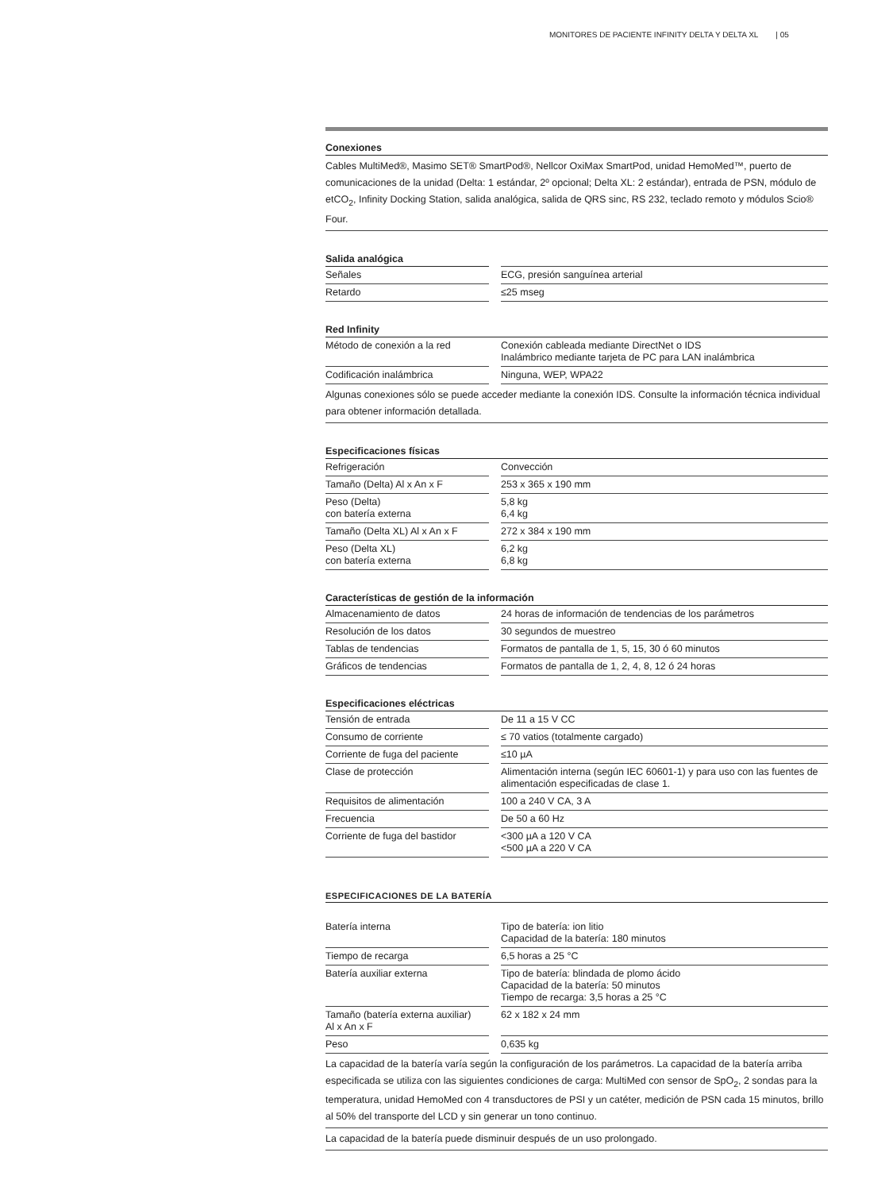MONITORES DE PACIENTE INFINITY DELTA Y DELTA XL | 05
| Conexiones |
| --- |
| Cables MultiMed®, Masimo SET® SmartPod®, Nellcor OxiMax SmartPod, unidad HemoMed™, puerto de comunicaciones de la unidad (Delta: 1 estándar, 2º opcional; Delta XL: 2 estándar), entrada de PSN, módulo de etCO<sub>2</sub>, Infinity Docking Station, salida analógica, salida de QRS sinc, RS 232, teclado remoto y módulos Scio® Four. |
| Salida analógica | | |
| Señales | | ECG, presión sanguínea arterial |
| Retardo | | ≤25 mseg |
| Red Infinity | | |
| --- | --- | --- |
| Método de conexión a la red | | Conexión cableada mediante DirectNet o IDS Inalámbrico mediante tarjeta de PC para LAN inalámbrica |
| Codificación inalámbrica | | Ninguna, WEP, WPA22 |
| Algunas conexiones sólo se puede acceder mediante la conexión IDS. Consulte la información técnica individual para obtener información detallada. | | |
| Especificaciones físicas | | |
| --- | --- | --- |
| Refrigeración | | Convección |
| Tamaño (Delta) Al x An x F | | 253 x 365 x 190 mm |
| Peso (Delta) con batería externa | | 5,8 kg 6,4 kg |
| Tamaño (Delta XL) Al x An x F | | 272 x 384 x 190 mm |
| Peso (Delta XL) con batería externa | | 6,2 kg 6,8 kg |
| Características de gestión de la información | | |
| --- | --- | --- |
| Almacenamiento de datos | | 24 horas de información de tendencias de los parámetros |
| Resolución de los datos | | 30 segundos de muestreo |
| Tablas de tendencias | | Formatos de pantalla de 1, 5, 15, 30 ó 60 minutos |
| Gráficos de tendencias | | Formatos de pantalla de 1, 2, 4, 8, 12 ó 24 horas |
| Especificaciones eléctricas | | |
| --- | --- | --- |
| Tensión de entrada | | De 11 a 15 V CC |
| Consumo de corriente | | ≤ 70 vatios (totalmente cargado) |
| Corriente de fuga del paciente | | ≤10 µA |
| Clase de protección | | Alimentación interna (según IEC 60601-1) y para uso con las fuentes de alimentación especificadas de clase 1. |
| Requisitos de alimentación | | 100 a 240 V CA, 3 A |
| Frecuencia | | De 50 a 60 Hz |
| Corriente de fuga del bastidor | | <300 µA a 120 V CA <500 µA a 220 V CA |
| ESPECIFICACIONES DE LA BATERÍA | | |
| --- | --- | --- |
| Batería interna | | Tipo de batería: ion litio Capacidad de la batería: 180 minutos |
| Tiempo de recarga | | 6,5 horas a 25 °C |
| Batería auxiliar externa | | Tipo de batería: blindada de plomo ácido Capacidad de la batería: 50 minutos Tiempo de recarga: 3,5 horas a 25 °C |
| Tamaño (batería externa auxiliar) Al x An x F | | 62 x 182 x 24 mm |
| Peso | | 0,635 kg |
| La capacidad de la batería varía según la configuración de los parámetros. La capacidad de la batería arriba especificada se utiliza con las siguientes condiciones de carga: MultiMed con sensor de SpO<sub>2</sub>, 2 sondas para la temperatura, unidad HemoMed con 4 transductores de PSI y un catéter, medición de PSN cada 15 minutos, brillo al 50% del transporte del LCD y sin generar un tono continuo. | | |
| La capacidad de la batería puede disminuir después de un uso prolongado. | | |